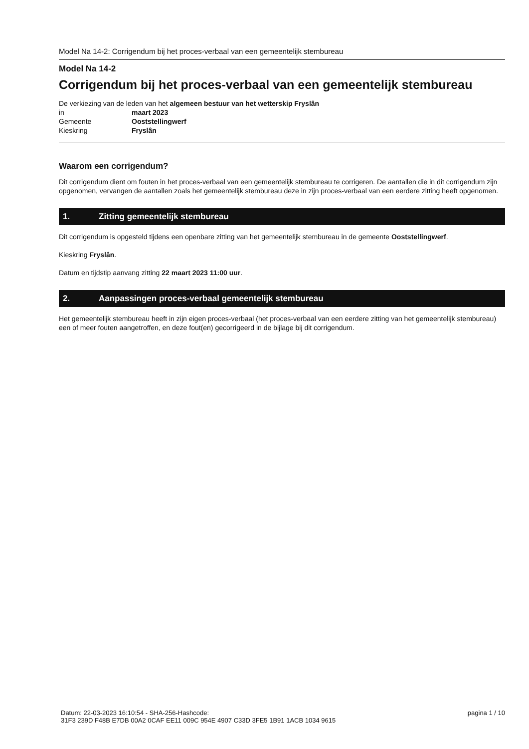Model Na 14-2: Corrigendum bij het proces-verbaal van een gemeentelijk stembureau
Model Na 14-2
Corrigendum bij het proces-verbaal van een gemeentelijk stembureau
De verkiezing van de leden van het algemeen bestuur van het wetterskip Fryslân
| in | maart 2023 |
| Gemeente | Ooststellingwerf |
| Kieskring | Fryslân |
Waarom een corrigendum?
Dit corrigendum dient om fouten in het proces-verbaal van een gemeentelijk stembureau te corrigeren. De aantallen die in dit corrigendum zijn opgenomen, vervangen de aantallen zoals het gemeentelijk stembureau deze in zijn proces-verbaal van een eerdere zitting heeft opgenomen.
1. Zitting gemeentelijk stembureau
Dit corrigendum is opgesteld tijdens een openbare zitting van het gemeentelijk stembureau in de gemeente Ooststellingwerf.
Kieskring Fryslân.
Datum en tijdstip aanvang zitting 22 maart 2023 11:00 uur.
2. Aanpassingen proces-verbaal gemeentelijk stembureau
Het gemeentelijk stembureau heeft in zijn eigen proces-verbaal (het proces-verbaal van een eerdere zitting van het gemeentelijk stembureau) een of meer fouten aangetroffen, en deze fout(en) gecorrigeerd in de bijlage bij dit corrigendum.
Datum: 22-03-2023 16:10:54 - SHA-256-Hashcode:
31F3 239D F48B E7DB 00A2 0CAF EE11 009C 954E 4907 C33D 3FE5 1B91 1ACB 1034 9615
pagina 1 / 10